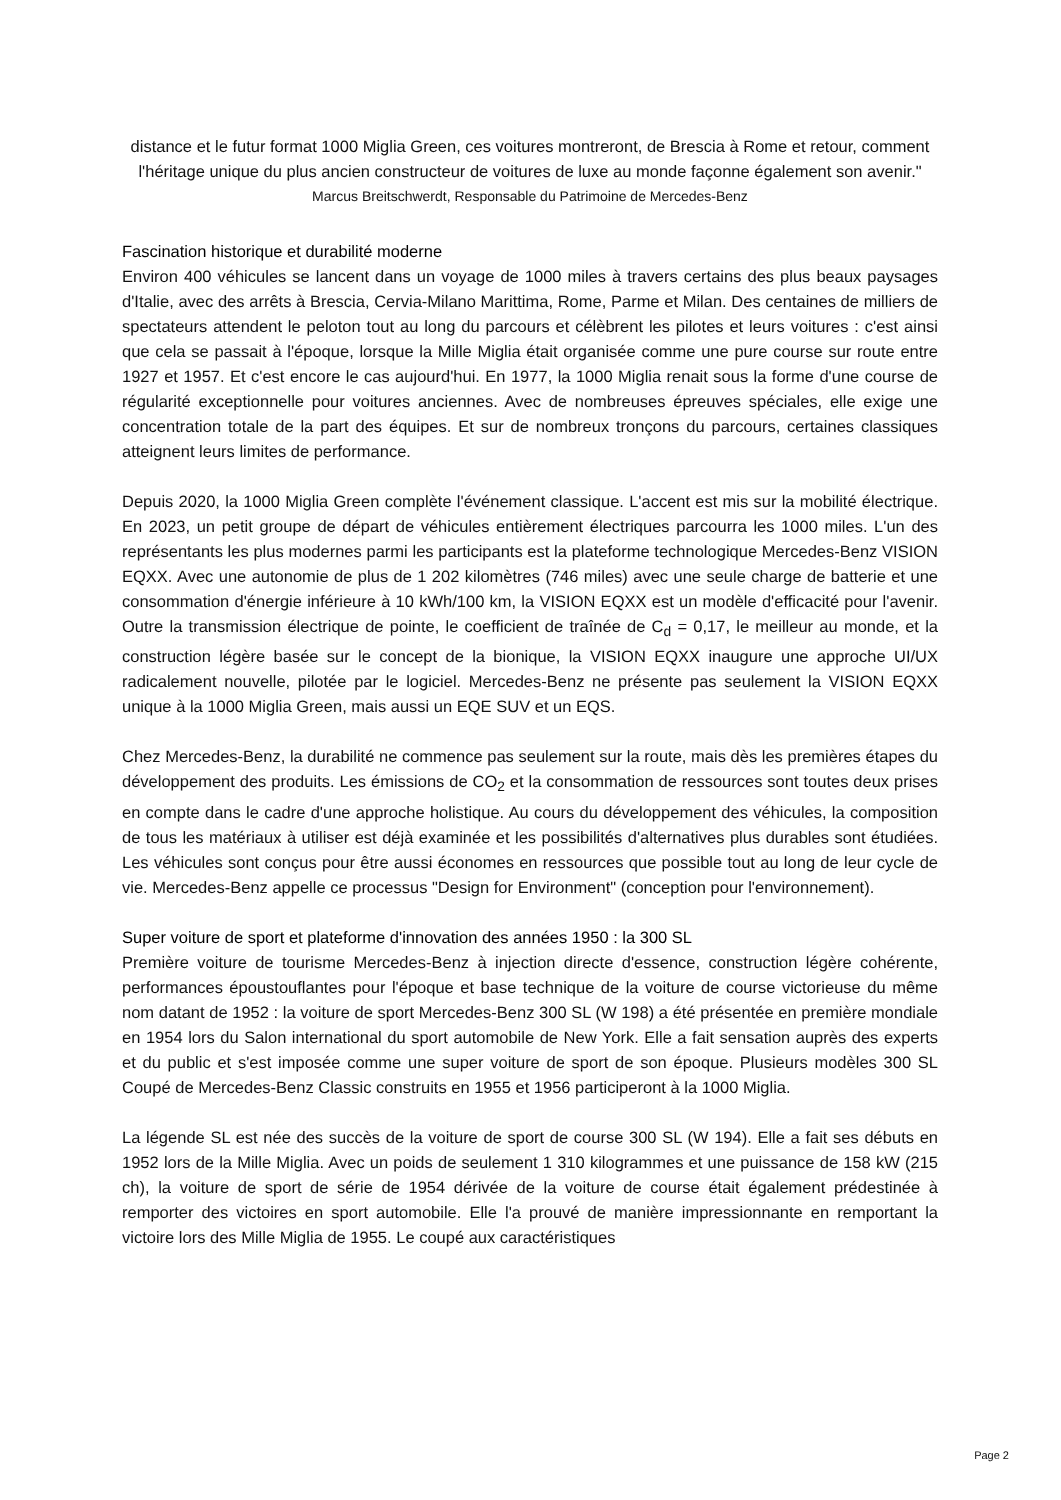distance et le futur format 1000 Miglia Green, ces voitures montreront, de Brescia à Rome et retour, comment l'héritage unique du plus ancien constructeur de voitures de luxe au monde façonne également son avenir."
Marcus Breitschwerdt, Responsable du Patrimoine de Mercedes-Benz
Fascination historique et durabilité moderne
Environ 400 véhicules se lancent dans un voyage de 1000 miles à travers certains des plus beaux paysages d'Italie, avec des arrêts à Brescia, Cervia-Milano Marittima, Rome, Parme et Milan. Des centaines de milliers de spectateurs attendent le peloton tout au long du parcours et célèbrent les pilotes et leurs voitures : c'est ainsi que cela se passait à l'époque, lorsque la Mille Miglia était organisée comme une pure course sur route entre 1927 et 1957. Et c'est encore le cas aujourd'hui. En 1977, la 1000 Miglia renait sous la forme d'une course de régularité exceptionnelle pour voitures anciennes. Avec de nombreuses épreuves spéciales, elle exige une concentration totale de la part des équipes. Et sur de nombreux tronçons du parcours, certaines classiques atteignent leurs limites de performance.
Depuis 2020, la 1000 Miglia Green complète l'événement classique. L'accent est mis sur la mobilité électrique. En 2023, un petit groupe de départ de véhicules entièrement électriques parcourra les 1000 miles. L'un des représentants les plus modernes parmi les participants est la plateforme technologique Mercedes-Benz VISION EQXX. Avec une autonomie de plus de 1 202 kilomètres (746 miles) avec une seule charge de batterie et une consommation d'énergie inférieure à 10 kWh/100 km, la VISION EQXX est un modèle d'efficacité pour l'avenir. Outre la transmission électrique de pointe, le coefficient de traînée de C<sub>d</sub> = 0,17, le meilleur au monde, et la construction légère basée sur le concept de la bionique, la VISION EQXX inaugure une approche UI/UX radicalement nouvelle, pilotée par le logiciel. Mercedes-Benz ne présente pas seulement la VISION EQXX unique à la 1000 Miglia Green, mais aussi un EQE SUV et un EQS.
Chez Mercedes-Benz, la durabilité ne commence pas seulement sur la route, mais dès les premières étapes du développement des produits. Les émissions de CO<sub>2</sub> et la consommation de ressources sont toutes deux prises en compte dans le cadre d'une approche holistique. Au cours du développement des véhicules, la composition de tous les matériaux à utiliser est déjà examinée et les possibilités d'alternatives plus durables sont étudiées. Les véhicules sont conçus pour être aussi économes en ressources que possible tout au long de leur cycle de vie. Mercedes-Benz appelle ce processus "Design for Environment" (conception pour l'environnement).
Super voiture de sport et plateforme d'innovation des années 1950 : la 300 SL
Première voiture de tourisme Mercedes-Benz à injection directe d'essence, construction légère cohérente, performances époustouflantes pour l'époque et base technique de la voiture de course victorieuse du même nom datant de 1952 : la voiture de sport Mercedes-Benz 300 SL (W 198) a été présentée en première mondiale en 1954 lors du Salon international du sport automobile de New York. Elle a fait sensation auprès des experts et du public et s'est imposée comme une super voiture de sport de son époque. Plusieurs modèles 300 SL Coupé de Mercedes-Benz Classic construits en 1955 et 1956 participeront à la 1000 Miglia.
La légende SL est née des succès de la voiture de sport de course 300 SL (W 194). Elle a fait ses débuts en 1952 lors de la Mille Miglia. Avec un poids de seulement 1 310 kilogrammes et une puissance de 158 kW (215 ch), la voiture de sport de série de 1954 dérivée de la voiture de course était également prédestinée à remporter des victoires en sport automobile. Elle l'a prouvé de manière impressionnante en remportant la victoire lors des Mille Miglia de 1955. Le coupé aux caractéristiques
Page 2